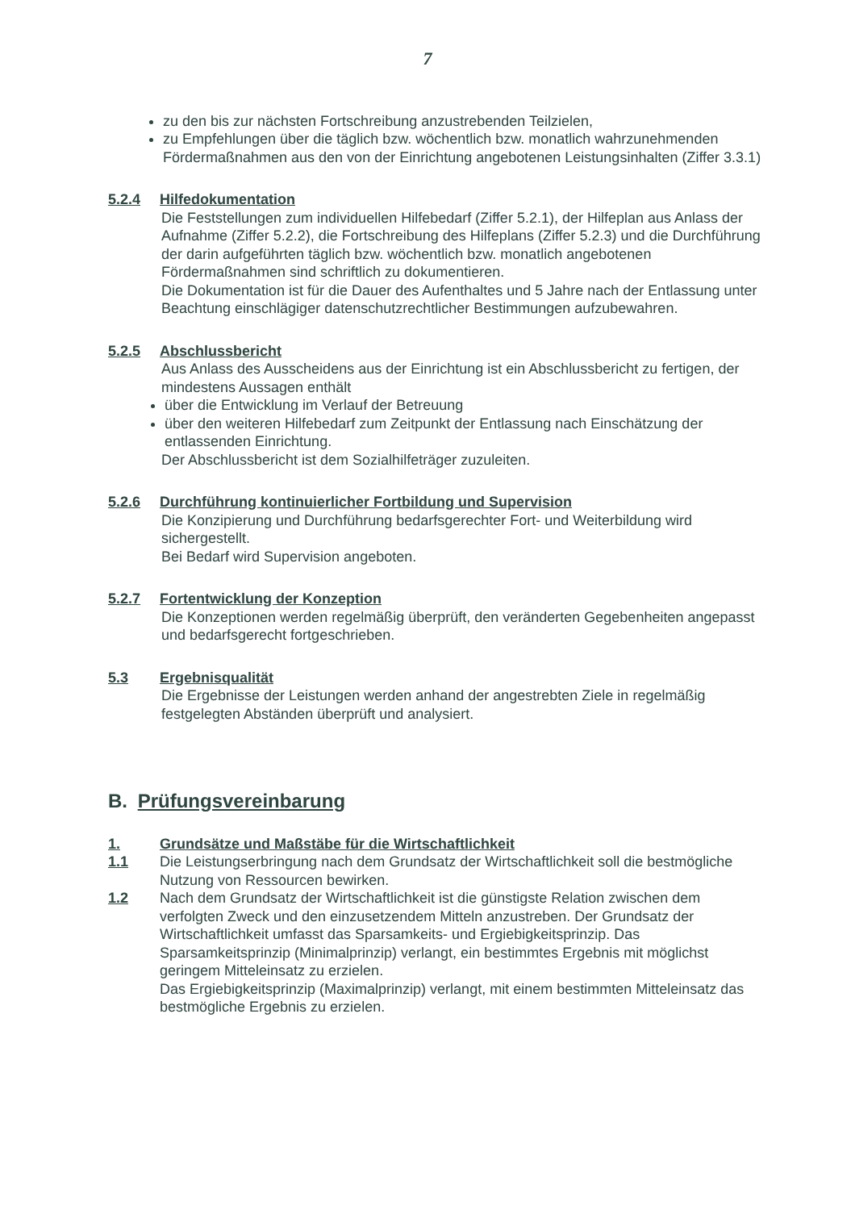7
zu den bis zur nächsten Fortschreibung anzustrebenden Teilzielen,
zu Empfehlungen über die täglich bzw. wöchentlich bzw. monatlich wahrzunehmenden Fördermaßnahmen aus den von der Einrichtung angebotenen Leistungsinhalten (Ziffer 3.3.1)
5.2.4 Hilfedokumentation
Die Feststellungen zum individuellen Hilfebedarf (Ziffer 5.2.1), der Hilfeplan aus Anlass der Aufnahme (Ziffer 5.2.2), die Fortschreibung des Hilfeplans (Ziffer 5.2.3) und die Durchführung der darin aufgeführten täglich bzw. wöchentlich bzw. monatlich angebotenen Fördermaßnahmen sind schriftlich zu dokumentieren.
Die Dokumentation ist für die Dauer des Aufenthaltes und 5 Jahre nach der Entlassung unter Beachtung einschlägiger datenschutzrechtlicher Bestimmungen aufzubewahren.
5.2.5 Abschlussbericht
Aus Anlass des Ausscheidens aus der Einrichtung ist ein Abschlussbericht zu fertigen, der mindestens Aussagen enthält
über die Entwicklung im Verlauf der Betreuung
über den weiteren Hilfebedarf zum Zeitpunkt der Entlassung nach Einschätzung der entlassenden Einrichtung.
Der Abschlussbericht ist dem Sozialhilfeträger zuzuleiten.
5.2.6 Durchführung kontinuierlicher Fortbildung und Supervision
Die Konzipierung und Durchführung bedarfsgerechter Fort- und Weiterbildung wird sichergestellt.
Bei Bedarf wird Supervision angeboten.
5.2.7 Fortentwicklung der Konzeption
Die Konzeptionen werden regelmäßig überprüft, den veränderten Gegebenheiten angepasst und bedarfsgerecht fortgeschrieben.
5.3 Ergebnisqualität
Die Ergebnisse der Leistungen werden anhand der angestrebten Ziele in regelmäßig festgelegten Abständen überprüft und analysiert.
B. Prüfungsvereinbarung
1. Grundsätze und Maßstäbe für die Wirtschaftlichkeit
1.1 Die Leistungserbringung nach dem Grundsatz der Wirtschaftlichkeit soll die bestmögliche Nutzung von Ressourcen bewirken.
1.2 Nach dem Grundsatz der Wirtschaftlichkeit ist die günstigste Relation zwischen dem verfolgten Zweck und den einzusetzendem Mitteln anzustreben. Der Grundsatz der Wirtschaftlichkeit umfasst das Sparsamkeits- und Ergiebigkeitsprinzip. Das Sparsamkeitsprinzip (Minimalprinzip) verlangt, ein bestimmtes Ergebnis mit möglichst geringem Mitteleinsatz zu erzielen.
Das Ergiebigkeitsprinzip (Maximalprinzip) verlangt, mit einem bestimmten Mitteleinsatz das bestmögliche Ergebnis zu erzielen.